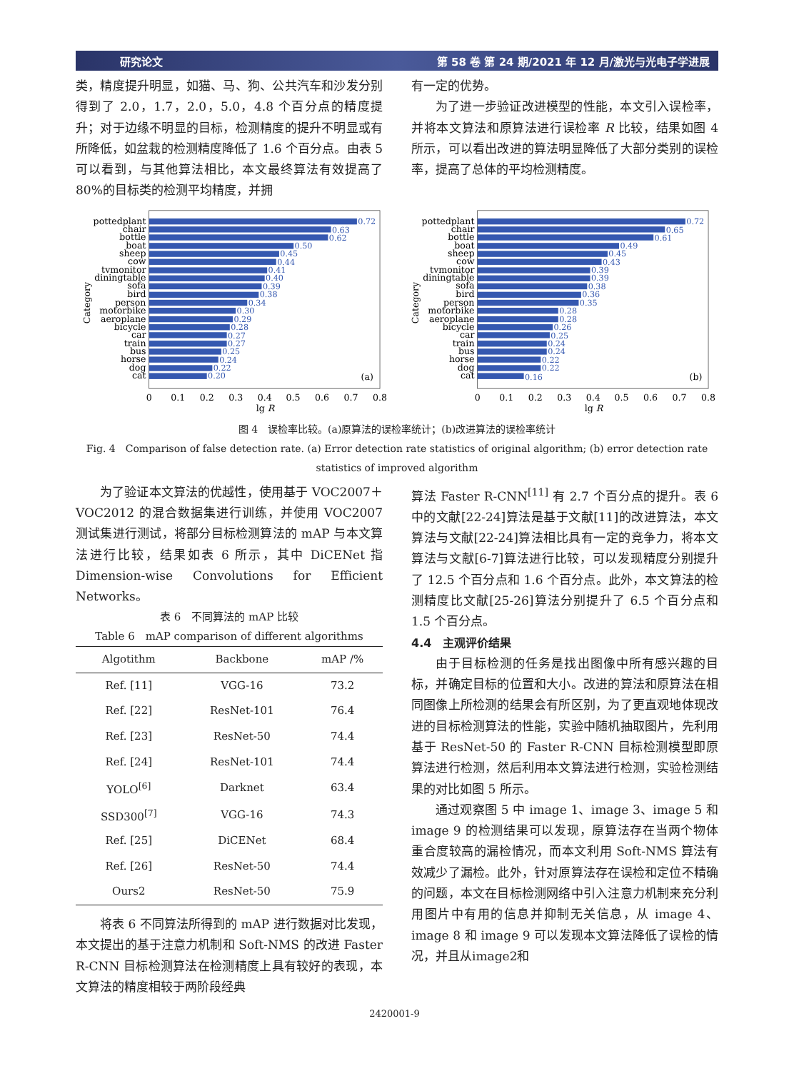研究论文 第 58 卷 第 24 期/2021 年 12 月/激光与光电子学进展
类，精度提升明显，如猫、马、狗、公共汽车和沙发分别得到了 2.0，1.7，2.0，5.0，4.8 个百分点的精度提升；对于边缘不明显的目标，检测精度的提升不明显或有所降低，如盆栽的检测精度降低了 1.6 个百分点。由表 5 可以看到，与其他算法相比，本文最终算法有效提高了 80%的目标类的检测平均精度，并拥
有一定的优势。
为了进一步验证改进模型的性能，本文引入误检率，并将本文算法和原算法进行误检率 R 比较，结果如图 4 所示，可以看出改进的算法明显降低了大部分类别的误检率，提高了总体的平均检测精度。
0.72
0.63
0.62
0.50
0.45
0.44
0.41
0.40
0.39
0.38
0.34
0.30
0.29
0.28
0.27
0.27
0.25
0.24
0.22
0.20
pottedplant
chair
bottle
boat
sheep
cow
tvmonitor
diningtable
sofa
bird
person
motorbike
aeroplane
bicycle
car
train
bus
horse
dog
cat
(a)
Category
0
0.1
0.2
0.3
0.4
0.5
0.6
0.7
0.8
lg R
0.72
0.65
0.61
0.49
0.45
0.43
0.39
0.39
0.38
0.36
0.35
0.28
0.28
0.26
0.25
0.24
0.24
0.22
0.22
0.16
pottedplant
chair
bottle
boat
sheep
cow
tvmonitor
diningtable
sofa
bird
person
motorbike
aeroplane
bicycle
car
train
bus
horse
dog
cat
(b)
Category
0
0.1
0.2
0.3
0.4
0.5
0.6
0.7
0.8
lg R
图 4　误检率比较。(a)原算法的误检率统计；(b)改进算法的误检率统计
Fig. 4　Comparison of false detection rate. (a) Error detection rate statistics of original algorithm; (b) error detection rate statistics of improved algorithm
为了验证本文算法的优越性，使用基于 VOC2007＋VOC2012 的混合数据集进行训练，并使用 VOC2007 测试集进行测试，将部分目标检测算法的 mAP 与本文算法进行比较，结果如表 6 所示，其中 DiCENet 指 Dimension-wise Convolutions for Efficient Networks。
表 6　不同算法的 mAP 比较
Table 6　mAP comparison of different algorithms
| Algotithm | Backbone | mAP /% |
| --- | --- | --- |
| Ref. [11] | VGG-16 | 73.2 |
| Ref. [22] | ResNet-101 | 76.4 |
| Ref. [23] | ResNet-50 | 74.4 |
| Ref. [24] | ResNet-101 | 74.4 |
| YOLO<sup>[6]</sup> | Darknet | 63.4 |
| SSD300<sup>[7]</sup> | VGG-16 | 74.3 |
| Ref. [25] | DiCENet | 68.4 |
| Ref. [26] | ResNet-50 | 74.4 |
| Ours2 | ResNet-50 | 75.9 |
将表 6 不同算法所得到的 mAP 进行数据对比发现，本文提出的基于注意力机制和 Soft-NMS 的改进 Faster R-CNN 目标检测算法在检测精度上具有较好的表现，本文算法的精度相较于两阶段经典
算法 Faster R-CNN<sup>[11]</sup> 有 2.7 个百分点的提升。表 6 中的文献[22-24]算法是基于文献[11]的改进算法，本文算法与文献[22-24]算法相比具有一定的竞争力，将本文算法与文献[6-7]算法进行比较，可以发现精度分别提升了 12.5 个百分点和 1.6 个百分点。此外，本文算法的检测精度比文献[25-26]算法分别提升了 6.5 个百分点和 1.5 个百分点。
4.4　主观评价结果
由于目标检测的任务是找出图像中所有感兴趣的目标，并确定目标的位置和大小。改进的算法和原算法在相同图像上所检测的结果会有所区别，为了更直观地体现改进的目标检测算法的性能，实验中随机抽取图片，先利用基于 ResNet-50 的 Faster R-CNN 目标检测模型即原算法进行检测，然后利用本文算法进行检测，实验检测结果的对比如图 5 所示。
通过观察图 5 中 image 1、image 3、image 5 和 image 9 的检测结果可以发现，原算法存在当两个物体重合度较高的漏检情况，而本文利用 Soft-NMS 算法有效减少了漏检。此外，针对原算法存在误检和定位不精确的问题，本文在目标检测网络中引入注意力机制来充分利用图片中有用的信息并抑制无关信息，从 image 4、image 8 和 image 9 可以发现本文算法降低了误检的情况，并且从image2和
2420001-9